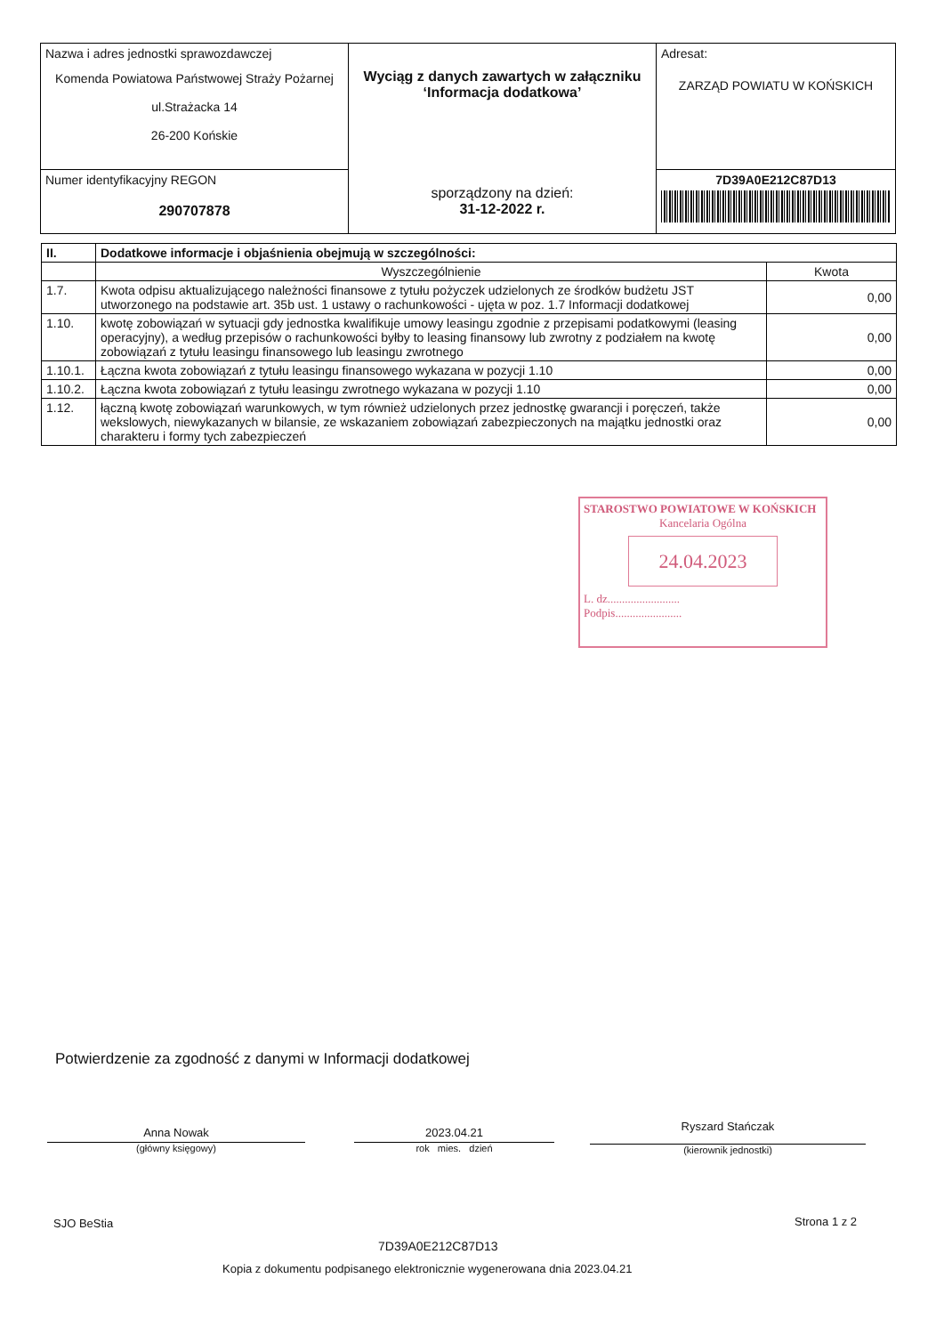| Nazwa i adres jednostki sprawozdawczej Komenda Powiatowa Państwowej Straży Pożarnej ul.Strażacka 14 26-200 Końskie | Wyciąg z danych zawartych w załączniku ‘Informacja dodatkowa’ sporządzony na dzień: 31-12-2022 r. | Adresat: ZARZĄD POWIATU W KOŃSKICH |
| Numer identyfikacyjny REGON 290707878 | | 7D39A0E212C87D13 |
| II. | Dodatkowe informacje i objaśnienia obejmują w szczególności: | |
| --- | --- | --- |
| | Wyszczególnienie | Kwota |
| 1.7. | Kwota odpisu aktualizującego należności finansowe z tytułu pożyczek udzielonych ze środków budżetu JST utworzonego na podstawie art. 35b ust. 1 ustawy o rachunkowości - ujęta w poz. 1.7 Informacji dodatkowej | 0,00 |
| 1.10. | kwotę zobowiązań w sytuacji gdy jednostka kwalifikuje umowy leasingu zgodnie z przepisami podatkowymi (leasing operacyjny), a według przepisów o rachunkowości byłby to leasing finansowy lub zwrotny z podziałem na kwotę zobowiązań z tytułu leasingu finansowego lub leasingu zwrotnego | 0,00 |
| 1.10.1. | Łączna kwota zobowiązań z tytułu leasingu finansowego wykazana w pozycji 1.10 | 0,00 |
| 1.10.2. | Łączna kwota zobowiązań z tytułu leasingu zwrotnego wykazana w pozycji 1.10 | 0,00 |
| 1.12. | łączną kwotę zobowiązań warunkowych, w tym również udzielonych przez jednostkę gwarancji i poręczeń, także wekslowych, niewykazanych w bilansie, ze wskazaniem zobowiązań zabezpieczonych na majątku jednostki oraz charakteru i formy tych zabezpieczeń | 0,00 |
STAROSTWO POWIATOWE W KOŃSKICH
Kancelaria Ogólna
24.04.2023
L. dz.........................
Podpis.......................
Potwierdzenie za zgodność z danymi w Informacji dodatkowej
Anna Nowak
(główny księgowy)
2023.04.21
rok mies. dzień
Ryszard Stańczak
(kierownik jednostki)
SJO BeStia Strona 1 z 2
7D39A0E212C87D13
Kopia z dokumentu podpisanego elektronicznie wygenerowana dnia 2023.04.21